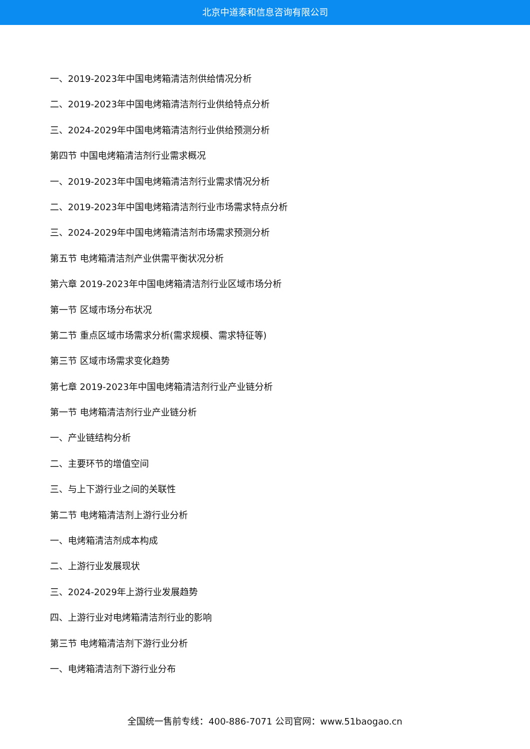北京中道泰和信息咨询有限公司
一、2019-2023年中国电烤箱清洁剂供给情况分析
二、2019-2023年中国电烤箱清洁剂行业供给特点分析
三、2024-2029年中国电烤箱清洁剂行业供给预测分析
第四节 中国电烤箱清洁剂行业需求概况
一、2019-2023年中国电烤箱清洁剂行业需求情况分析
二、2019-2023年中国电烤箱清洁剂行业市场需求特点分析
三、2024-2029年中国电烤箱清洁剂市场需求预测分析
第五节 电烤箱清洁剂产业供需平衡状况分析
第六章 2019-2023年中国电烤箱清洁剂行业区域市场分析
第一节 区域市场分布状况
第二节 重点区域市场需求分析(需求规模、需求特征等)
第三节 区域市场需求变化趋势
第七章 2019-2023年中国电烤箱清洁剂行业产业链分析
第一节 电烤箱清洁剂行业产业链分析
一、产业链结构分析
二、主要环节的增值空间
三、与上下游行业之间的关联性
第二节 电烤箱清洁剂上游行业分析
一、电烤箱清洁剂成本构成
二、上游行业发展现状
三、2024-2029年上游行业发展趋势
四、上游行业对电烤箱清洁剂行业的影响
第三节 电烤箱清洁剂下游行业分析
一、电烤箱清洁剂下游行业分布
全国统一售前专线：400-886-7071 公司官网：www.51baogao.cn